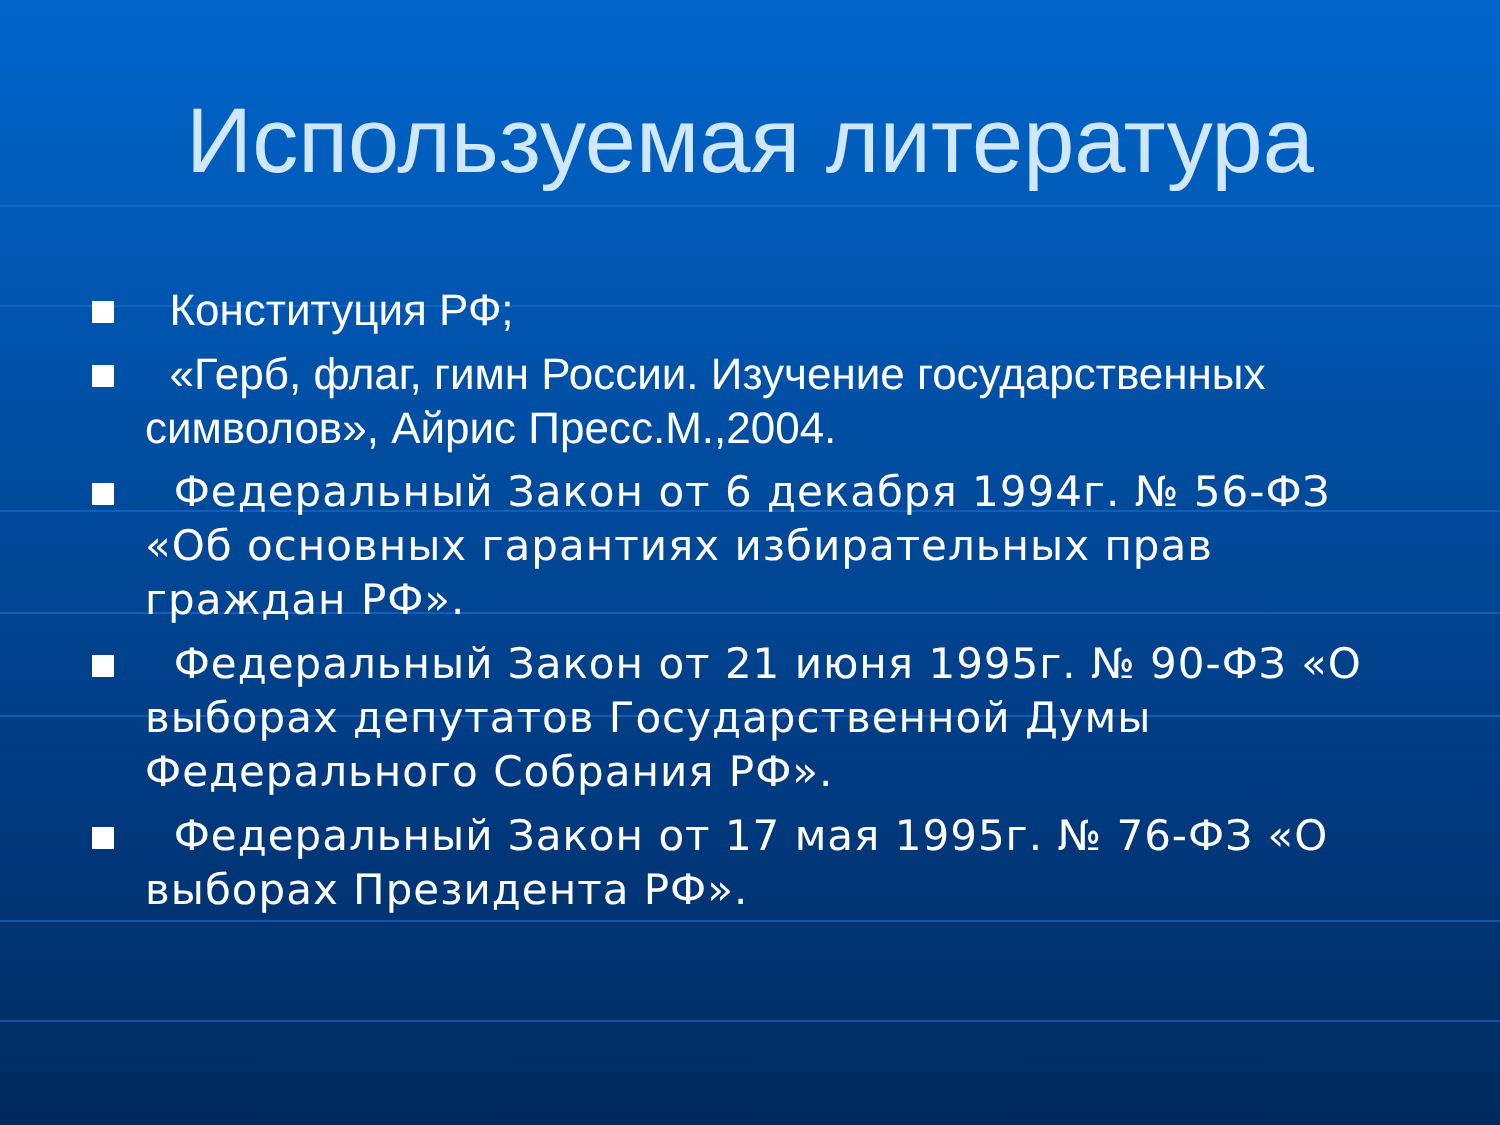Используемая литература
Конституция РФ;
«Герб, флаг, гимн России. Изучение государственных символов», Айрис Пресс.М.,2004.
Федеральный Закон от 6 декабря 1994г. № 56-ФЗ «Об основных гарантиях избирательных прав граждан РФ».
Федеральный Закон от 21 июня 1995г. № 90-ФЗ «О выборах депутатов Государственной Думы Федерального Собрания РФ».
Федеральный Закон от 17 мая 1995г. № 76-ФЗ «О выборах Президента РФ».